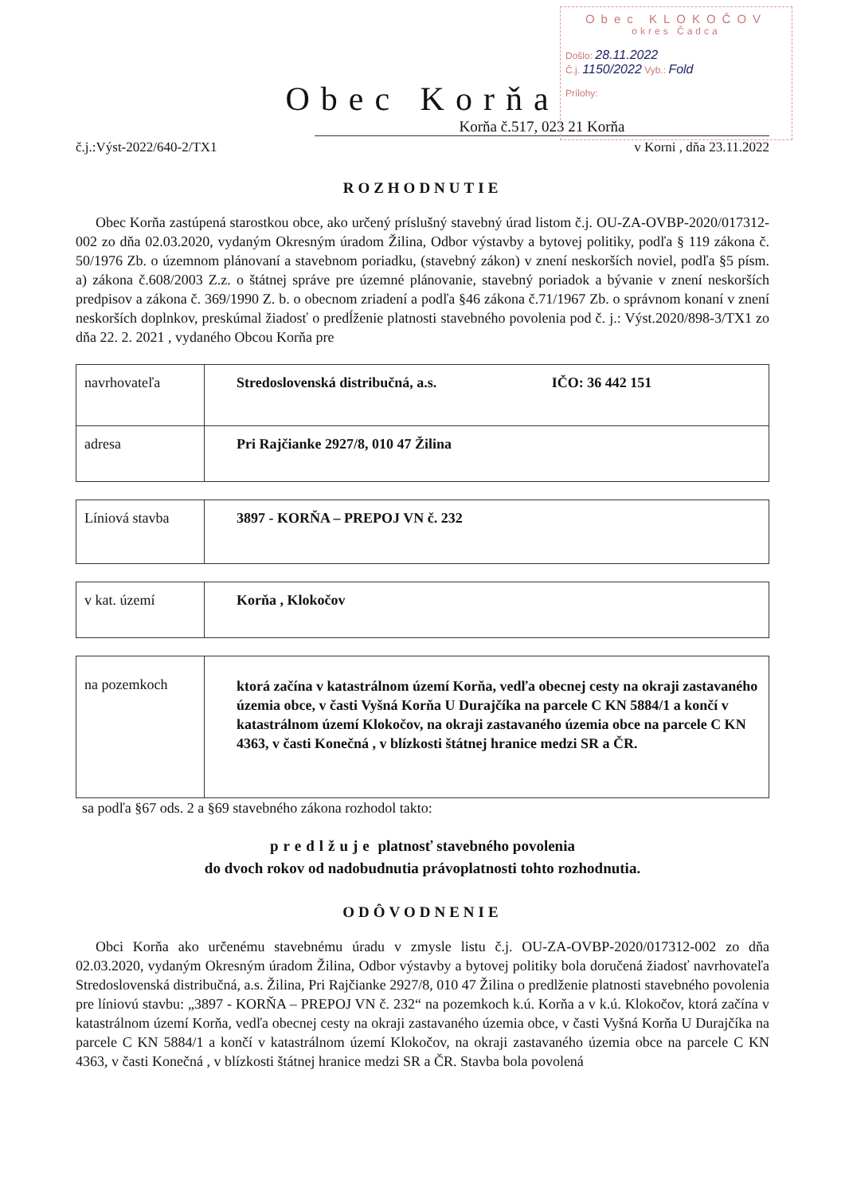Obec KLOKOČOV
okres Čadca
Došlo: 28.11.2022
Č.j. 1150/2022 Vyb.: Fold
Prílohy:
Obec Korňa
Korňa č.517, 023 21 Korňa
č.j.:Výst-2022/640-2/TX1 v Korni , dňa 23.11.2022
ROZHODNUTIE
Obec Korňa zastúpená starostkou obce, ako určený príslušný stavebný úrad listom č.j. OU-ZA-OVBP-2020/017312-002 zo dňa 02.03.2020, vydaným Okresným úradom Žilina, Odbor výstavby a bytovej politiky, podľa § 119 zákona č. 50/1976 Zb. o územnom plánovaní a stavebnom poriadku, (stavebný zákon) v znení neskorších noviel, podľa §5 písm. a) zákona č.608/2003 Z.z. o štátnej správe pre územné plánovanie, stavebný poriadok a bývanie v znení neskorších predpisov a zákona č. 369/1990 Z. b. o obecnom zriadení a podľa §46 zákona č.71/1967 Zb. o správnom konaní v znení neskorších doplnkov, preskúmal žiadosť o predĺženie platnosti stavebného povolenia pod č. j.: Výst.2020/898-3/TX1 zo dňa 22. 2. 2021 , vydaného Obcou Korňa pre
| navrhovateľa | Stredoslovenská distribučná, a.s. IČO: 36 442 151 |
| adresa | Pri Rajčianke 2927/8, 010 47 Žilina |
| Líniová stavba | 3897 - KORŇA – PREPOJ VN č. 232 |
| v kat. území | Korňa , Klokočov |
| na pozemkoch | ktorá začína v katastrálnom území Korňa, vedľa obecnej cesty na okraji zastavaného územia obce, v časti Vyšná Korňa U Durajčíka na parcele C KN 5884/1 a končí v katastrálnom území Klokočov, na okraji zastavaného územia obce na parcele C KN 4363, v časti Konečná , v blízkosti štátnej hranice medzi SR a ČR. |
sa podľa §67 ods. 2 a §69 stavebného zákona rozhodol takto:
predlžuje platnosť stavebného povolenia
do dvoch rokov od nadobudnutia právoplatnosti tohto rozhodnutia.
ODÔVODNENIE
Obci Korňa ako určenému stavebnému úradu v zmysle listu č.j. OU-ZA-OVBP-2020/017312-002 zo dňa 02.03.2020, vydaným Okresným úradom Žilina, Odbor výstavby a bytovej politiky bola doručená žiadosť navrhovateľa Stredoslovenská distribučná, a.s. Žilina, Pri Rajčianke 2927/8, 010 47 Žilina o predlženie platnosti stavebného povolenia pre líniovú stavbu: „3897 - KORŇA – PREPOJ VN č. 232“ na pozemkoch k.ú. Korňa a v k.ú. Klokočov, ktorá začína v katastrálnom území Korňa, vedľa obecnej cesty na okraji zastavaného územia obce, v časti Vyšná Korňa U Durajčíka na parcele C KN 5884/1 a končí v katastrálnom území Klokočov, na okraji zastavaného územia obce na parcele C KN 4363, v časti Konečná , v blízkosti štátnej hranice medzi SR a ČR. Stavba bola povolená